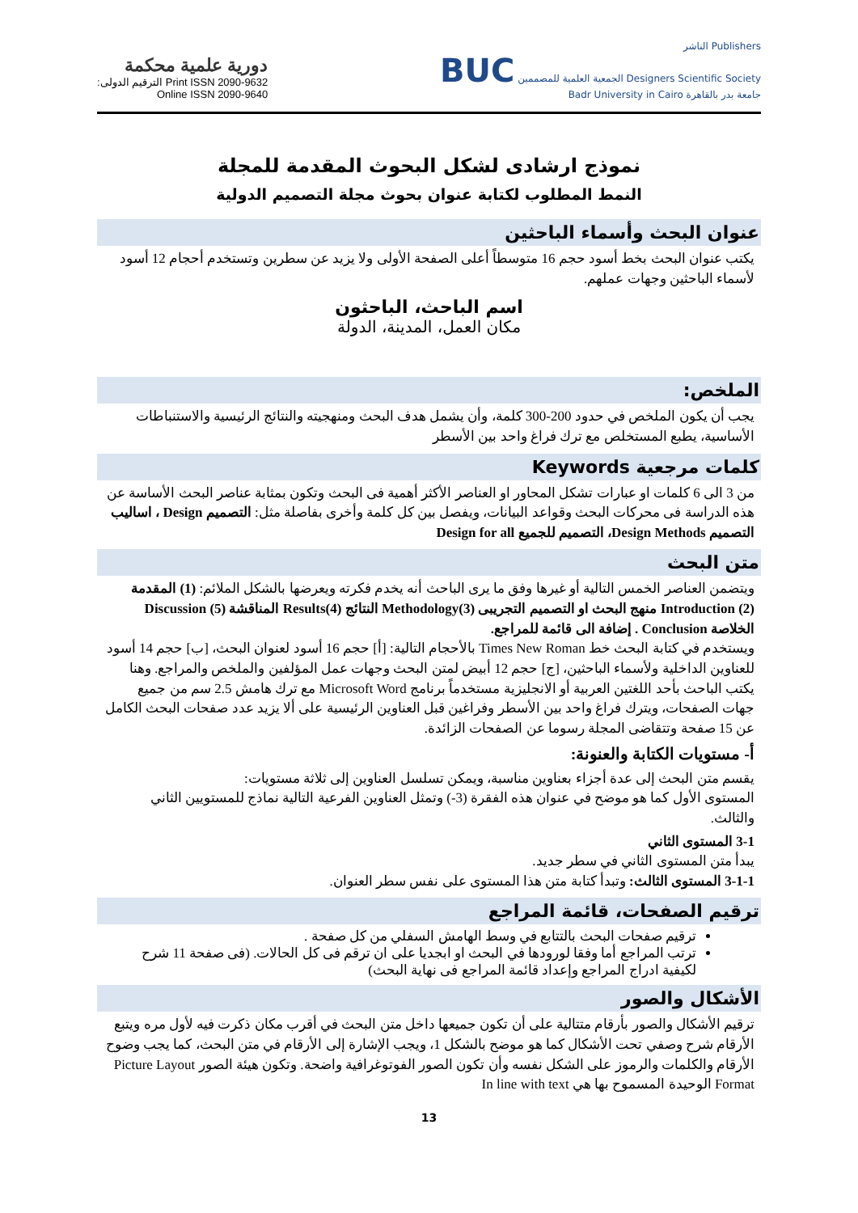دورية علمية محكمة
Print ISSN 2090-9632 الترقيم الدولى:
Online ISSN 2090-9640
الناشر Publishers
BUC الجمعية العلمية للمصممين Designers Scientific Society
Badr University in Cairo جامعة بدر بالقاهرة
نموذج ارشادى لشكل البحوث المقدمة للمجلة
النمط المطلوب لكتابة عنوان بحوث مجلة التصميم الدولية
عنوان البحث وأسماء الباحثين
يكتب عنوان البحث بخط أسود حجم 16 متوسطاً أعلى الصفحة الأولى ولا يزيد عن سطرين وتستخدم أحجام 12 أسود لأسماء الباحثين وجهات عملهم.
اسم الباحث، الباحثون
مكان العمل، المدينة، الدولة
الملخص:
يجب أن يكون الملخص في حدود 200-300 كلمة، وأن يشمل هدف البحث ومنهجيته والنتائج الرئيسية والاستنباطات الأساسية، يطبع المستخلص مع ترك فراغ واحد بين الأسطر
كلمات مرجعية Keywords
من 3 الى 6 كلمات او عبارات تشكل المحاور او العناصر الأكثر أهمية فى البحث وتكون بمثابة عناصر البحث الأساسة عن هذه الدراسة فى محركات البحث وقواعد البيانات، ويفصل بين كل كلمة وأخرى بفاصلة مثل: التصميم Design ، اساليب التصميم Design Methods، التصميم للجميع Design for all
متن البحث
ويتضمن العناصر الخمس التالية أو غيرها وفق ما يرى الباحث أنه يخدم فكرته ويعرضها بالشكل الملائم: (1) المقدمة Introduction (2) منهج البحث او التصميم التجريبى Methodology(3) النتائج Results(4) المناقشة Discussion (5) الخلاصة Conclusion . إضافة الى قائمة للمراجع.
ويستخدم في كتابة البحث خط Times New Roman بالأحجام التالية: [أ] حجم 16 أسود لعنوان البحث، [ب] حجم 14 أسود للعناوين الداخلية ولأسماء الباحثين، [ج] حجم 12 أبيض لمتن البحث وجهات عمل المؤلفين والملخص والمراجع. وهنا يكتب الباحث بأحد اللغتين العربية أو الانجليزية مستخدماً برنامج Microsoft Word مع ترك هامش 2.5 سم من جميع جهات الصفحات، ويترك فراغ واحد بين الأسطر وفراغين قبل العناوين الرئيسية على ألا يزيد عدد صفحات البحث الكامل عن 15 صفحة وتتقاضى المجلة رسوما عن الصفحات الزائدة.
أ- مستويات الكتابة والعنونة:
يقسم متن البحث إلى عدة أجزاء بعناوين مناسبة، ويمكن تسلسل العناوين إلى ثلاثة مستويات:
المستوى الأول كما هو موضح في عنوان هذه الفقرة (3-) وتمثل العناوين الفرعية التالية نماذج للمستويين الثاني والثالث.
3-1 المستوى الثاني
يبدأ متن المستوى الثاني في سطر جديد.
3-1-1 المستوى الثالث: وتبدأ كتابة متن هذا المستوى على نفس سطر العنوان.
ترقيم الصفحات، قائمة المراجع
ترقيم صفحات البحث بالتتابع في وسط الهامش السفلي من كل صفحة .
ترتب المراجع أما وفقا لورودها في البحث او ابجديا على ان ترقم فى كل الحالات. (فى صفحة 11 شرح لكيفية ادراج المراجع وإعداد قائمة المراجع فى نهاية البحث)
الأشكال والصور
ترقيم الأشكال والصور بأرقام متتالية على أن تكون جميعها داخل متن البحث في أقرب مكان ذكرت فيه لأول مره ويتبع الأرقام شرح وصفي تحت الأشكال كما هو موضح بالشكل 1، ويجب الإشارة إلى الأرقام في متن البحث، كما يجب وضوح الأرقام والكلمات والرموز على الشكل نفسه وأن تكون الصور الفوتوغرافية واضحة. وتكون هيئة الصور Picture Layout Format الوحيدة المسموح بها هي In line with text
13